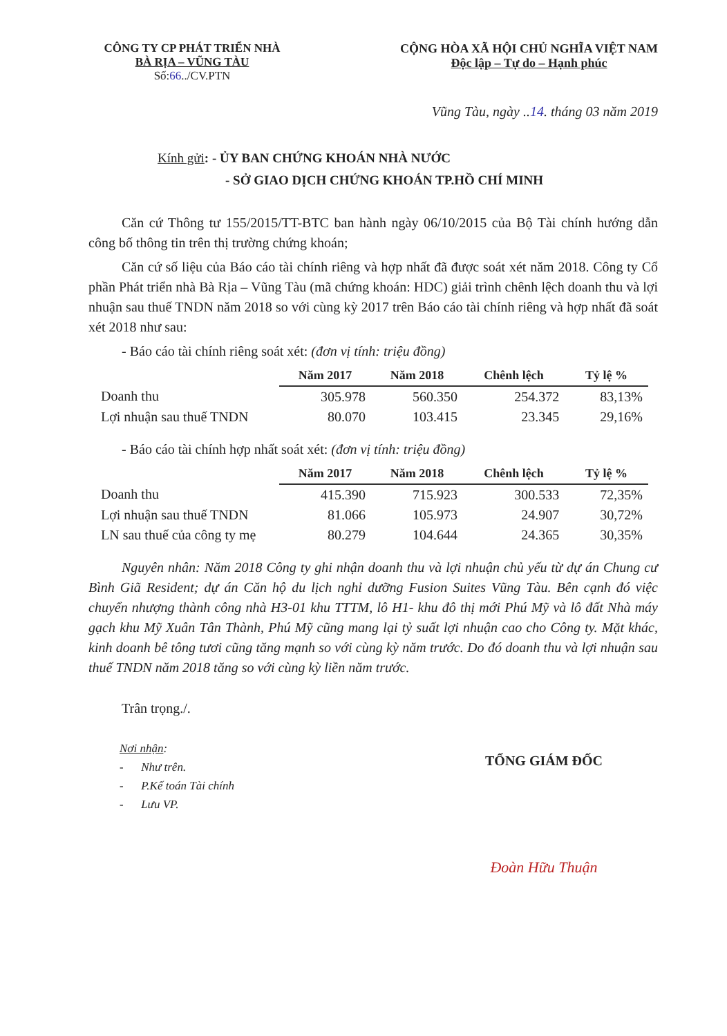CÔNG TY CP PHÁT TRIỂN NHÀ
BÀ RỊA – VŨNG TÀU
Số:66../CV.PTN
CỘNG HÒA XÃ HỘI CHỦ NGHĨA VIỆT NAM
Độc lập – Tự do – Hạnh phúc
Vũng Tàu, ngày ..14. tháng 03 năm 2019
Kính gửi: - ỦY BAN CHỨNG KHOÁN NHÀ NƯỚC
- SỞ GIAO DỊCH CHỨNG KHOÁN TP.HỒ CHÍ MINH
Căn cứ Thông tư 155/2015/TT-BTC ban hành ngày 06/10/2015 của Bộ Tài chính hướng dẫn công bố thông tin trên thị trường chứng khoán;
Căn cứ số liệu của Báo cáo tài chính riêng và hợp nhất đã được soát xét năm 2018. Công ty Cổ phần Phát triển nhà Bà Rịa – Vũng Tàu (mã chứng khoán: HDC) giải trình chênh lệch doanh thu và lợi nhuận sau thuế TNDN năm 2018 so với cùng kỳ 2017 trên Báo cáo tài chính riêng và hợp nhất đã soát xét 2018 như sau:
- Báo cáo tài chính riêng soát xét: (đơn vị tính: triệu đồng)
| | Năm 2017 | Năm 2018 | Chênh lệch | Tỷ lệ % |
| --- | --- | --- | --- | --- |
| Doanh thu | 305.978 | 560.350 | 254.372 | 83,13% |
| Lợi nhuận sau thuế TNDN | 80.070 | 103.415 | 23.345 | 29,16% |
- Báo cáo tài chính hợp nhất soát xét: (đơn vị tính: triệu đồng)
| | Năm 2017 | Năm 2018 | Chênh lệch | Tỷ lệ % |
| --- | --- | --- | --- | --- |
| Doanh thu | 415.390 | 715.923 | 300.533 | 72,35% |
| Lợi nhuận sau thuế TNDN | 81.066 | 105.973 | 24.907 | 30,72% |
| LN sau thuế của công ty mẹ | 80.279 | 104.644 | 24.365 | 30,35% |
Nguyên nhân: Năm 2018 Công ty ghi nhận doanh thu và lợi nhuận chủ yếu từ dự án Chung cư Bình Giã Resident; dự án Căn hộ du lịch nghỉ dưỡng Fusion Suites Vũng Tàu. Bên cạnh đó việc chuyển nhượng thành công nhà H3-01 khu TTTM, lô H1- khu đô thị mới Phú Mỹ và lô đất Nhà máy gạch khu Mỹ Xuân Tân Thành, Phú Mỹ cũng mang lại tỷ suất lợi nhuận cao cho Công ty. Mặt khác, kinh doanh bê tông tươi cũng tăng mạnh so với cùng kỳ năm trước. Do đó doanh thu và lợi nhuận sau thuế TNDN năm 2018 tăng so với cùng kỳ liền năm trước.
Trân trọng./.
Nơi nhận:
- Như trên.
- P.Kế toán Tài chính
- Lưu VP.
TỔNG GIÁM ĐỐC
Đoàn Hữu Thuận